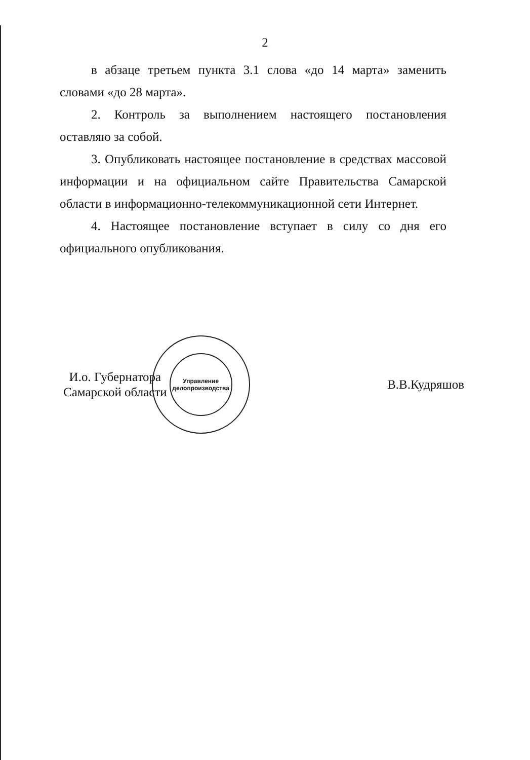2
в абзаце третьем пункта 3.1 слова «до 14 марта» заменить словами «до 28 марта».
2. Контроль за выполнением настоящего постановления оставляю за собой.
3. Опубликовать настоящее постановление в средствах массовой информации и на официальном сайте Правительства Самарской области в информационно-телекоммуникационной сети Интернет.
4. Настоящее постановление вступает в силу со дня его официального опубликования.
И.о. Губернатора
Самарской области
Управление
делопроизводства
В.В.Кудряшов